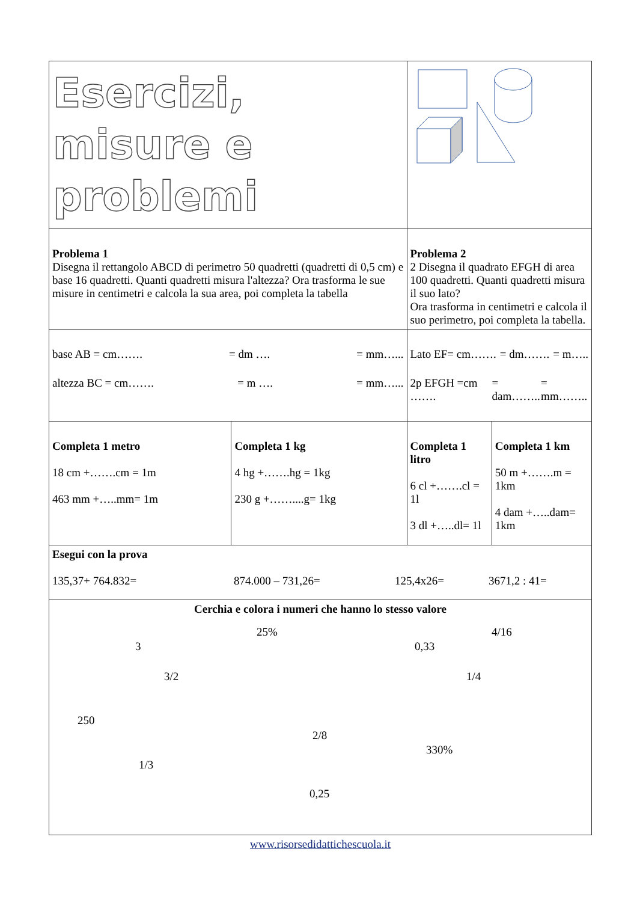| Esercizi, misure e problemi | | | |
| Problema 1 Disegna il rettangolo ABCD di perimetro 50 quadretti (quadretti di 0,5 cm) e base 16 quadretti. Quanti quadretti misura l'altezza? Ora trasforma le sue misure in centimetri e calcola la sua area, poi completa la tabella | | Problema 2 2 Disegna il quadrato EFGH di area 100 quadretti. Quanti quadretti misura il suo lato? Ora trasforma in centimetri e calcola il suo perimetro, poi completa la tabella. | |
| base AB = cm……. = dm …. = mm…... altezza BC = cm……. = m …. = mm…... | | Lato EF= cm……. = dm……. = m….. 2p EFGH =cm ……. = dam…….. = mm…….. | |
| Completa 1 metro 18 cm +…….cm = 1m 463 mm +…..mm= 1m | Completa 1 kg 4 hg +…….hg = 1kg 230 g +……....g= 1kg | Completa 1 litro 6 cl +…….cl = 1l 3 dl +…..dl= 1l | Completa 1 km 50 m +…….m = 1km 4 dam +…..dam= 1km |
| Esegui con la prova 135,37+ 764.832= 874.000 – 731,26= 125,4x26= 3671,2 : 41= | | | |
| Cerchia e colora i numeri che hanno lo stesso valore 25% 4/16 3 0,33 3/2 1/4 250 2/8 330% 1/3 0,25 | | | |
www.risorsedidattichescuola.it